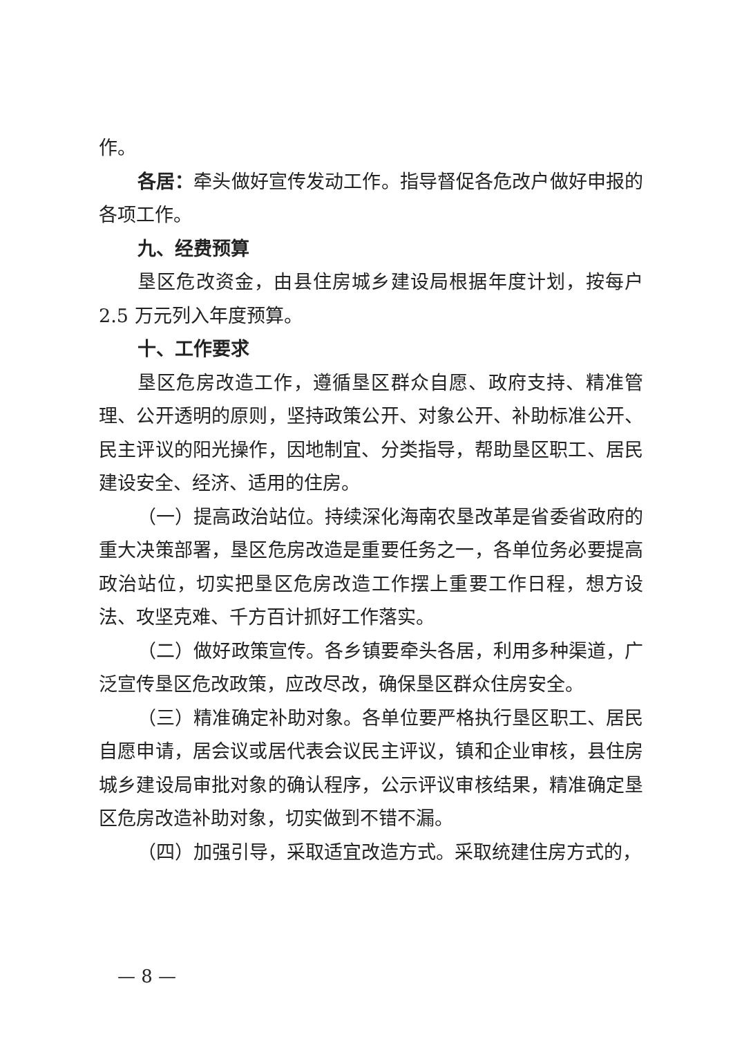作。
各居：牵头做好宣传发动工作。指导督促各危改户做好申报的各项工作。
九、经费预算
垦区危改资金，由县住房城乡建设局根据年度计划，按每户2.5 万元列入年度预算。
十、工作要求
垦区危房改造工作，遵循垦区群众自愿、政府支持、精准管理、公开透明的原则，坚持政策公开、对象公开、补助标准公开、民主评议的阳光操作，因地制宜、分类指导，帮助垦区职工、居民建设安全、经济、适用的住房。
（一）提高政治站位。持续深化海南农垦改革是省委省政府的重大决策部署，垦区危房改造是重要任务之一，各单位务必要提高政治站位，切实把垦区危房改造工作摆上重要工作日程，想方设法、攻坚克难、千方百计抓好工作落实。
（二）做好政策宣传。各乡镇要牵头各居，利用多种渠道，广泛宣传垦区危改政策，应改尽改，确保垦区群众住房安全。
（三）精准确定补助对象。各单位要严格执行垦区职工、居民自愿申请，居会议或居代表会议民主评议，镇和企业审核，县住房城乡建设局审批对象的确认程序，公示评议审核结果，精准确定垦区危房改造补助对象，切实做到不错不漏。
（四）加强引导，采取适宜改造方式。采取统建住房方式的，
— 8 —